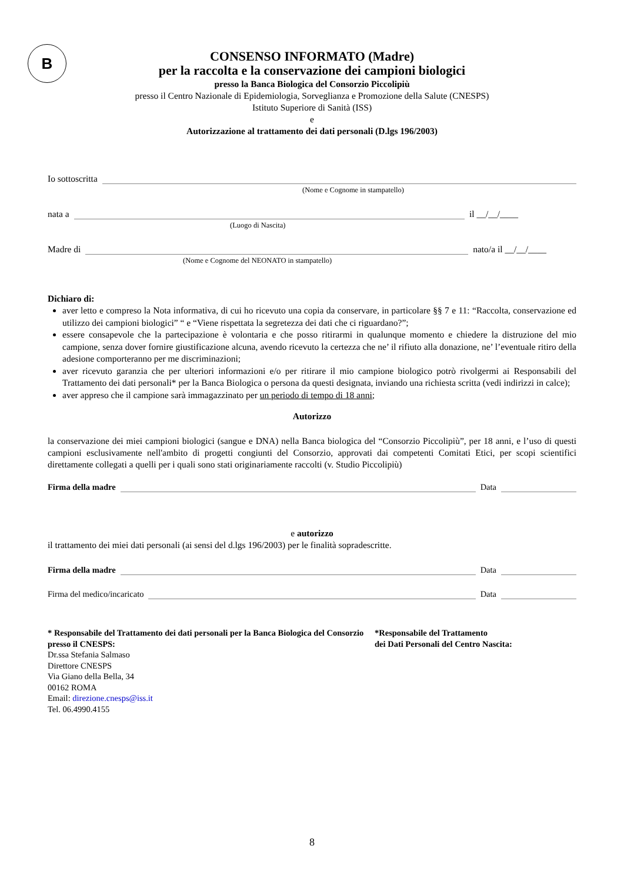B
CONSENSO INFORMATO (Madre)
per la raccolta e la conservazione dei campioni biologici
presso la Banca Biologica del Consorzio Piccolipiù
presso il Centro Nazionale di Epidemiologia, Sorveglianza e Promozione della Salute (CNESPS)
Istituto Superiore di Sanità (ISS)
e
Autorizzazione al trattamento dei dati personali (D.lgs 196/2003)
Io sottoscritta
(Nome e Cognome in stampatello)
nata a il __/__/____
(Luogo di Nascita)
Madre di nato/a il __/__/____
(Nome e Cognome del NEONATO in stampatello)
Dichiaro di:
aver letto e compreso la Nota informativa, di cui ho ricevuto una copia da conservare, in particolare §§ 7 e 11: “Raccolta, conservazione ed utilizzo dei campioni biologici” “ e “Viene rispettata la segretezza dei dati che ci riguardano?”;
essere consapevole che la partecipazione è volontaria e che posso ritirarmi in qualunque momento e chiedere la distruzione del mio campione, senza dover fornire giustificazione alcuna, avendo ricevuto la certezza che ne’ il rifiuto alla donazione, ne’ l’eventuale ritiro della adesione comporteranno per me discriminazioni;
aver ricevuto garanzia che per ulteriori informazioni e/o per ritirare il mio campione biologico potrò rivolgermi ai Responsabili del Trattamento dei dati personali* per la Banca Biologica o persona da questi designata, inviando una richiesta scritta (vedi indirizzi in calce);
aver appreso che il campione sarà immagazzinato per un periodo di tempo di 18 anni;
Autorizzo
la conservazione dei miei campioni biologici (sangue e DNA) nella Banca biologica del “Consorzio Piccolipiù”, per 18 anni, e l’uso di questi campioni esclusivamente nell'ambito di progetti congiunti del Consorzio, approvati dai competenti Comitati Etici, per scopi scientifici direttamente collegati a quelli per i quali sono stati originariamente raccolti (v. Studio Piccolipiù)
Firma della madre Data
e autorizzo
il trattamento dei miei dati personali (ai sensi del d.lgs 196/2003) per le finalità sopradescritte.
Firma della madre Data
Firma del medico/incaricato Data
* Responsabile del Trattamento dei dati personali per la Banca Biologica del Consorzio presso il CNESPS:
Dr.ssa Stefania Salmaso
Direttore CNESPS
Via Giano della Bella, 34
00162 ROMA
Email: direzione.cnesps@iss.it
Tel. 06.4990.4155
*Responsabile del Trattamento
dei Dati Personali del Centro Nascita:
8